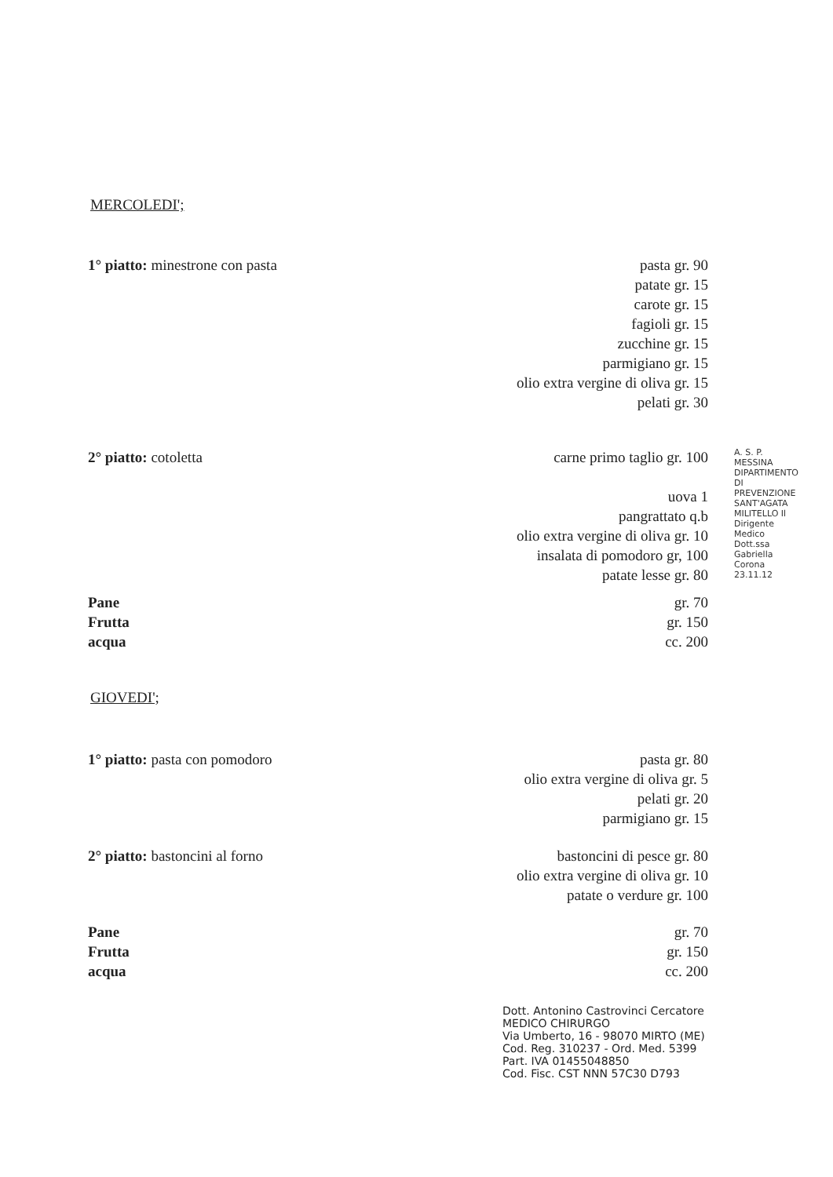MERCOLEDI';
1° piatto: minestrone con pasta
pasta gr. 90
patate gr. 15
carote gr. 15
fagioli gr. 15
zucchine gr. 15
parmigiano gr. 15
olio extra vergine di oliva gr. 15
pelati gr. 30
2° piatto: cotoletta carne primo taglio gr. 100
uova 1
pangrattato q.b
olio extra vergine di oliva gr. 10
insalata di pomodoro gr, 100
patate lesse gr. 80
Pane
Frutta
acqua
gr. 70
gr. 150
cc. 200
A. S. P. MESSINA DIPARTIMENTO DI PREVENZIONE SANT'AGATA MILITELLO Il Dirigente Medico Dott.ssa Gabriella Corona 23.11.12
GIOVEDI';
1° piatto: pasta con pomodoro pasta gr. 80
olio extra vergine di oliva gr. 5
pelati gr. 20
parmigiano gr. 15
2° piatto: bastoncini al forno bastoncini di pesce gr. 80
olio extra vergine di oliva gr. 10
patate o verdure gr. 100
Pane
Frutta
acqua
gr. 70
gr. 150
cc. 200
Dott. Antonino Castrovinci Cercatore
MEDICO CHIRURGO
Via Umberto, 16 - 98070 MIRTO (ME)
Cod. Reg. 310237 - Ord. Med. 5399
Part. IVA 01455048850
Cod. Fisc. CST NNN 57C30 D793